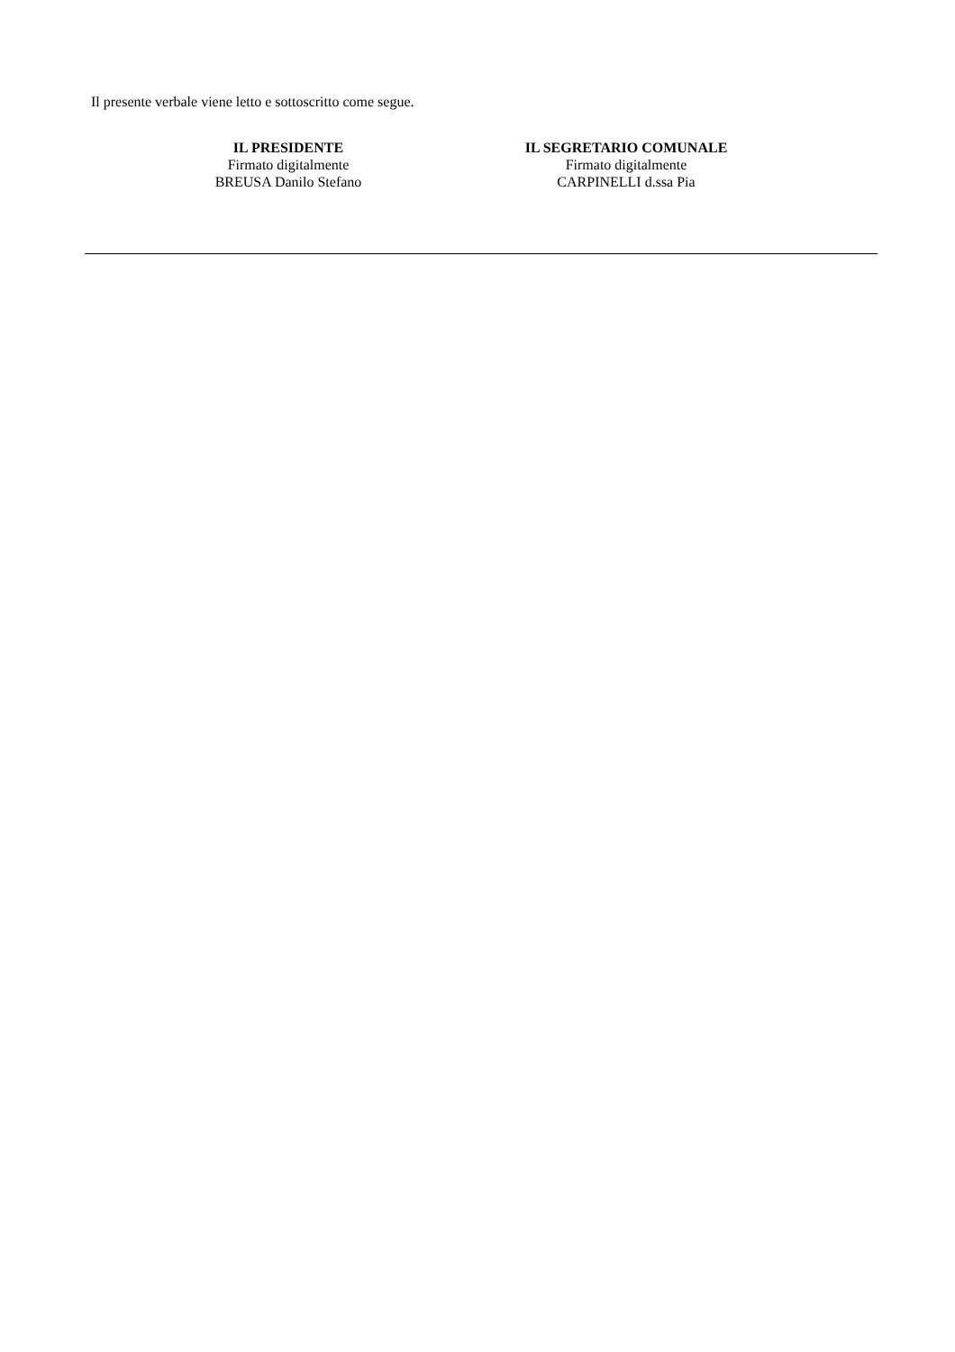Il presente verbale viene letto e sottoscritto come segue.
IL PRESIDENTE
Firmato digitalmente
BREUSA Danilo Stefano
IL SEGRETARIO COMUNALE
Firmato digitalmente
CARPINELLI d.ssa Pia